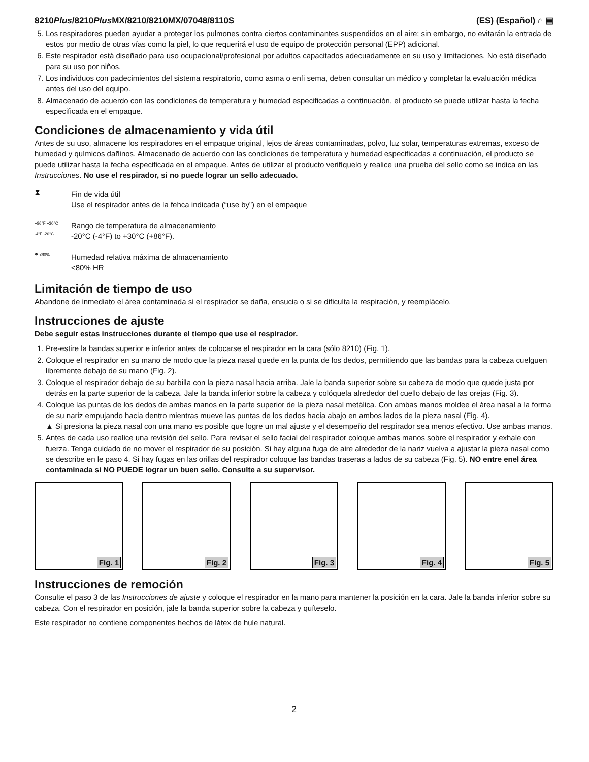8210Plus/8210Plus MX/8210/8210MX/07048/8110S
(ES) (Español) ⌂ ▤
5. Los respiradores pueden ayudar a proteger los pulmones contra ciertos contaminantes suspendidos en el aire; sin embargo, no evitarán la entrada de estos por medio de otras vías como la piel, lo que requerirá el uso de equipo de protección personal (EPP) adicional.
6. Este respirador está diseñado para uso ocupacional/profesional por adultos capacitados adecuadamente en su uso y limitaciones. No está diseñado para su uso por niños.
7. Los individuos con padecimientos del sistema respiratorio, como asma o enfi sema, deben consultar un médico y completar la evaluación médica antes del uso del equipo.
8. Almacenado de acuerdo con las condiciones de temperatura y humedad especificadas a continuación, el producto se puede utilizar hasta la fecha especificada en el empaque.
Condiciones de almacenamiento y vida útil
Antes de su uso, almacene los respiradores en el empaque original, lejos de áreas contaminadas, polvo, luz solar, temperaturas extremas, exceso de humedad y químicos dañinos. Almacenado de acuerdo con las condiciones de temperatura y humedad especificadas a continuación, el producto se puede utilizar hasta la fecha especificada en el empaque. Antes de utilizar el producto verifíquelo y realice una prueba del sello como se indica en las Instrucciones. No use el respirador, si no puede lograr un sello adecuado.
⧗
Fin de vida útil
Use el respirador antes de la fehca indicada (“use by”) en el empaque
+86°F +30°C -4°F -20°C
Rango de temperatura de almacenamiento
-20°C (-4°F) to +30°C (+86°F).
☂ <80%
Humedad relativa máxima de almacenamiento
<80% HR
Limitación de tiempo de uso
Abandone de inmediato el área contaminada si el respirador se daña, ensucia o si se dificulta la respiración, y reemplácelo.
Instrucciones de ajuste
Debe seguir estas instrucciones durante el tiempo que use el respirador.
1. Pre-estire la bandas superior e inferior antes de colocarse el respirador en la cara (sólo 8210) (Fig. 1).
2. Coloque el respirador en su mano de modo que la pieza nasal quede en la punta de los dedos, permitiendo que las bandas para la cabeza cuelguen libremente debajo de su mano (Fig. 2).
3. Coloque el respirador debajo de su barbilla con la pieza nasal hacia arriba. Jale la banda superior sobre su cabeza de modo que quede justa por detrás en la parte superior de la cabeza. Jale la banda inferior sobre la cabeza y colóquela alrededor del cuello debajo de las orejas (Fig. 3).
4. Coloque las puntas de los dedos de ambas manos en la parte superior de la pieza nasal metálica. Con ambas manos moldee el área nasal a la forma de su nariz empujando hacia dentro mientras mueve las puntas de los dedos hacia abajo en ambos lados de la pieza nasal (Fig. 4).
▲ Si presiona la pieza nasal con una mano es posible que logre un mal ajuste y el desempeño del respirador sea menos efectivo. Use ambas manos.
5. Antes de cada uso realice una revisión del sello. Para revisar el sello facial del respirador coloque ambas manos sobre el respirador y exhale con fuerza. Tenga cuidado de no mover el respirador de su posición. Si hay alguna fuga de aire alrededor de la nariz vuelva a ajustar la pieza nasal como se describe en le paso 4. Si hay fugas en las orillas del respirador coloque las bandas traseras a lados de su cabeza (Fig. 5). NO entre enel área contaminada si NO PUEDE lograr un buen sello. Consulte a su supervisor.
Fig. 1
Fig. 2
Fig. 3
Fig. 4
Fig. 5
Instrucciones de remoción
Consulte el paso 3 de las Instrucciones de ajuste y coloque el respirador en la mano para mantener la posición en la cara. Jale la banda inferior sobre su cabeza. Con el respirador en posición, jale la banda superior sobre la cabeza y quíteselo.
Este respirador no contiene componentes hechos de látex de hule natural.
2